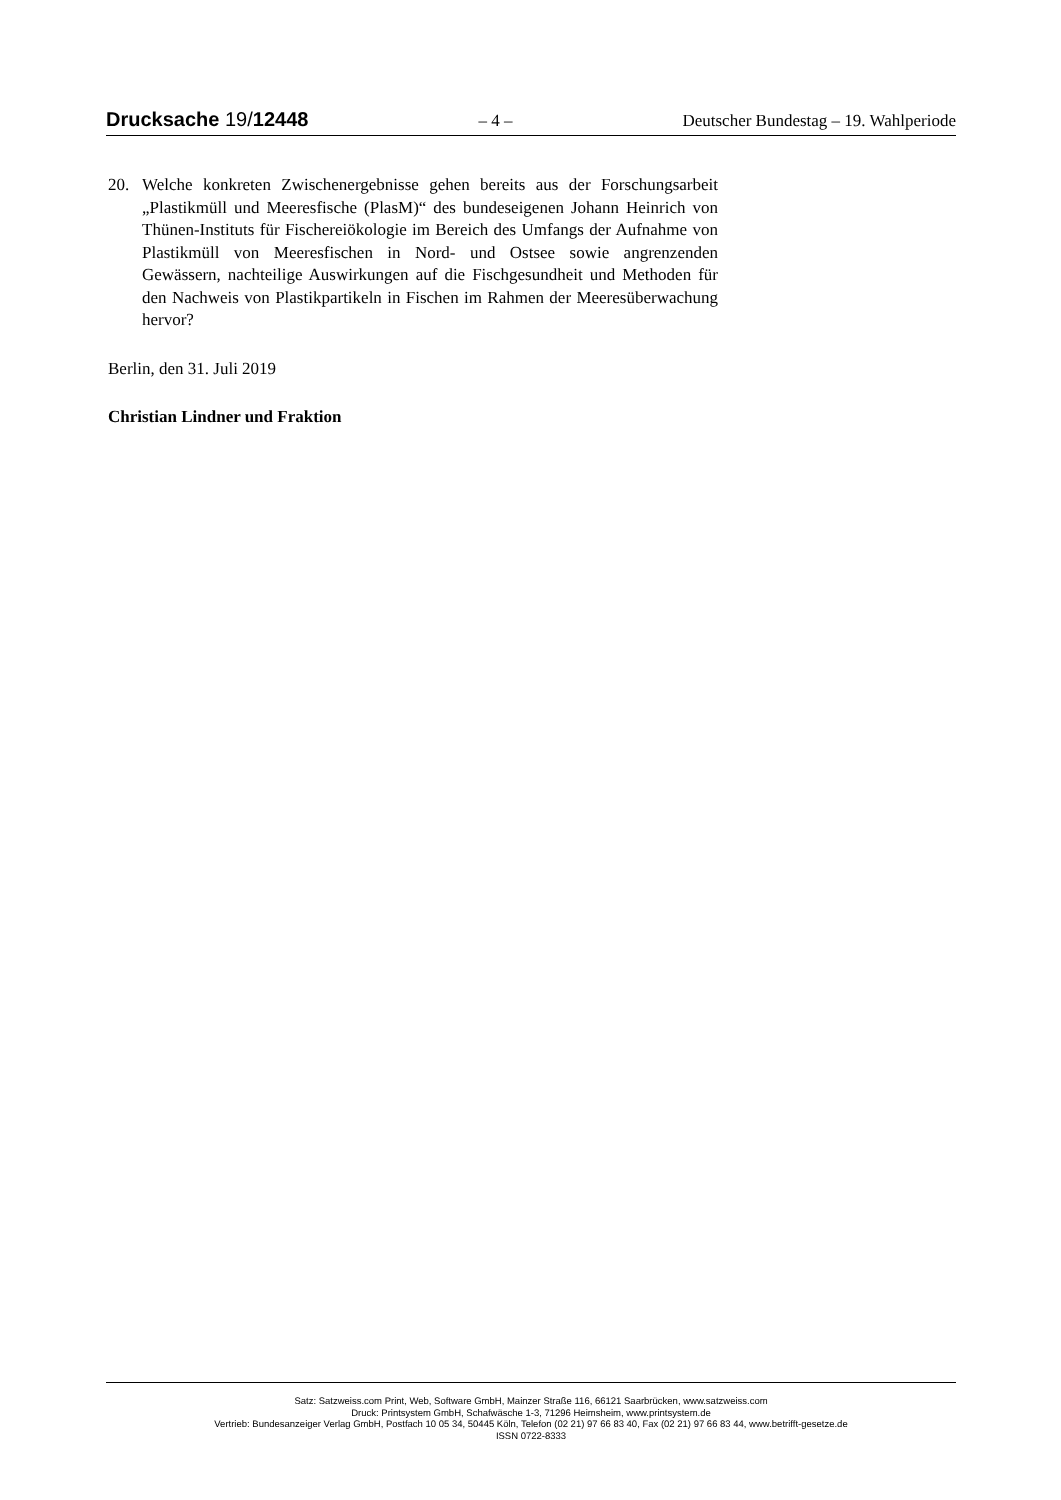Drucksache 19/12448 – 4 – Deutscher Bundestag – 19. Wahlperiode
20. Welche konkreten Zwischenergebnisse gehen bereits aus der Forschungsarbeit „Plastikmüll und Meeresfische (PlasM)“ des bundeseigenen Johann Heinrich von Thünen-Instituts für Fischereiökologie im Bereich des Umfangs der Aufnahme von Plastikmüll von Meeresfischen in Nord- und Ostsee sowie angrenzenden Gewässern, nachteilige Auswirkungen auf die Fischgesundheit und Methoden für den Nachweis von Plastikpartikeln in Fischen im Rahmen der Meeresüberwachung hervor?
Berlin, den 31. Juli 2019
Christian Lindner und Fraktion
Satz: Satzweiss.com Print, Web, Software GmbH, Mainzer Straße 116, 66121 Saarbrücken, www.satzweiss.com
Druck: Printsystem GmbH, Schafwäsche 1-3, 71296 Heimsheim, www.printsystem.de
Vertrieb: Bundesanzeiger Verlag GmbH, Postfach 10 05 34, 50445 Köln, Telefon (02 21) 97 66 83 40, Fax (02 21) 97 66 83 44, www.betrifft-gesetze.de
ISSN 0722-8333